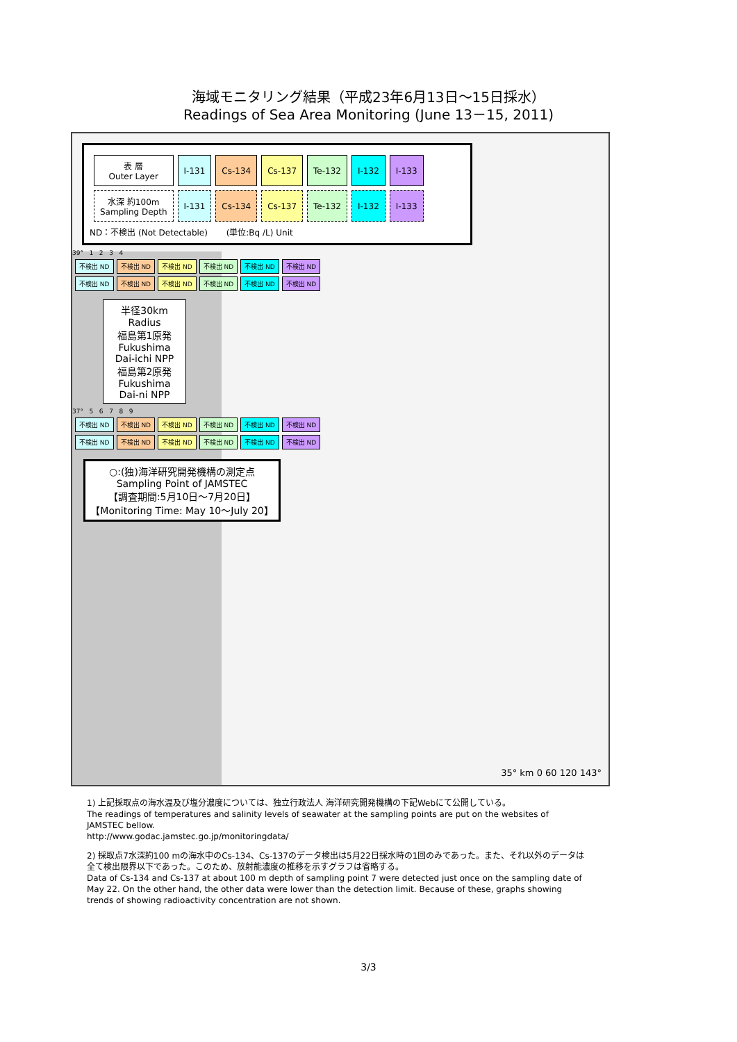海域モニタリング結果（平成23年6月13日～15日採水）
Readings of Sea Area Monitoring (June 13－15, 2011)
| 表 層 Outer Layer | I-131 | Cs-134 | Cs-137 | Te-132 | I-132 | I-133 |
| 水深 約100m Sampling Depth | I-131 | Cs-134 | Cs-137 | Te-132 | I-132 | I-133 |
ND：不検出 (Not Detectable) (単位:Bq /L) Unit
39° 1 2 3 4
| 不検出 ND | 不検出 ND | 不検出 ND | 不検出 ND | 不検出 ND | 不検出 ND |
| 不検出 ND | 不検出 ND | 不検出 ND | 不検出 ND | 不検出 ND | 不検出 ND |
半径30km Radius
福島第1原発
Fukushima
Dai-ichi NPP
福島第2原発
Fukushima
Dai-ni NPP
37° 5 6 7 8 9
| 不検出 ND | 不検出 ND | 不検出 ND | 不検出 ND | 不検出 ND | 不検出 ND |
| 不検出 ND | 不検出 ND | 不検出 ND | 不検出 ND | 不検出 ND | 不検出 ND |
○:(独)海洋研究開発機構の測定点
Sampling Point of JAMSTEC
【調査期間:5月10日～7月20日】
【Monitoring Time: May 10～July 20】
35° km 0 60 120 143°
1) 上記採取点の海水温及び塩分濃度については、独立行政法人 海洋研究開発機構の下記Webにて公開している。
The readings of temperatures and salinity levels of seawater at the sampling points are put on the websites of JAMSTEC bellow.
http://www.godac.jamstec.go.jp/monitoringdata/
2) 採取点7水深約100 mの海水中のCs-134、Cs-137のデータ検出は5月22日採水時の1回のみであった。また、それ以外のデータは全て検出限界以下であった。このため、放射能濃度の推移を示すグラフは省略する。
Data of Cs-134 and Cs-137 at about 100 m depth of sampling point 7 were detected just once on the sampling date of May 22. On the other hand, the other data were lower than the detection limit. Because of these, graphs showing trends of showing radioactivity concentration are not shown.
3/3